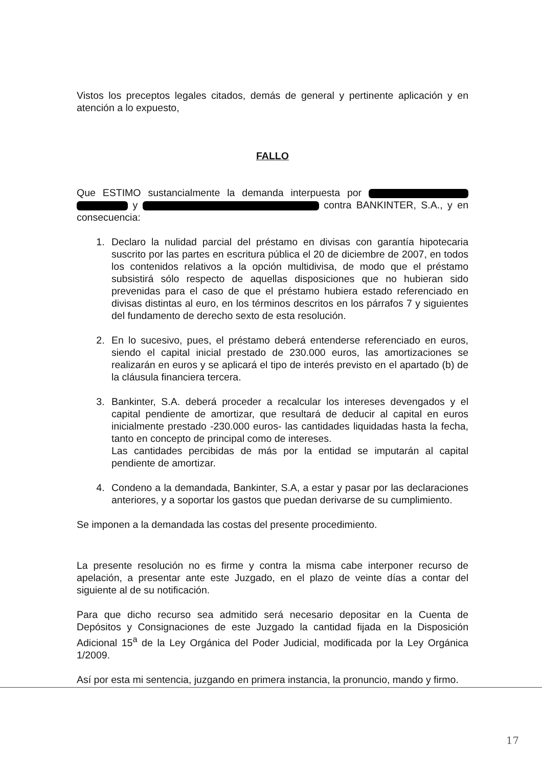Vistos los preceptos legales citados, demás de general y pertinente aplicación y en atención a lo expuesto,
FALLO
Que ESTIMO sustancialmente la demanda interpuesta por y contra BANKINTER, S.A., y en consecuencia:
1. Declaro la nulidad parcial del préstamo en divisas con garantía hipotecaria suscrito por las partes en escritura pública el 20 de diciembre de 2007, en todos los contenidos relativos a la opción multidivisa, de modo que el préstamo subsistirá sólo respecto de aquellas disposiciones que no hubieran sido prevenidas para el caso de que el préstamo hubiera estado referenciado en divisas distintas al euro, en los términos descritos en los párrafos 7 y siguientes del fundamento de derecho sexto de esta resolución.
2. En lo sucesivo, pues, el préstamo deberá entenderse referenciado en euros, siendo el capital inicial prestado de 230.000 euros, las amortizaciones se realizarán en euros y se aplicará el tipo de interés previsto en el apartado (b) de la cláusula financiera tercera.
3. Bankinter, S.A. deberá proceder a recalcular los intereses devengados y el capital pendiente de amortizar, que resultará de deducir al capital en euros inicialmente prestado -230.000 euros- las cantidades liquidadas hasta la fecha, tanto en concepto de principal como de intereses.
Las cantidades percibidas de más por la entidad se imputarán al capital pendiente de amortizar.
4. Condeno a la demandada, Bankinter, S.A, a estar y pasar por las declaraciones anteriores, y a soportar los gastos que puedan derivarse de su cumplimiento.
Se imponen a la demandada las costas del presente procedimiento.
La presente resolución no es firme y contra la misma cabe interponer recurso de apelación, a presentar ante este Juzgado, en el plazo de veinte días a contar del siguiente al de su notificación.
Para que dicho recurso sea admitido será necesario depositar en la Cuenta de Depósitos y Consignaciones de este Juzgado la cantidad fijada en la Disposición Adicional 15<sup>a</sup> de la Ley Orgánica del Poder Judicial, modificada por la Ley Orgánica 1/2009.
Así por esta mi sentencia, juzgando en primera instancia, la pronuncio, mando y firmo.
17